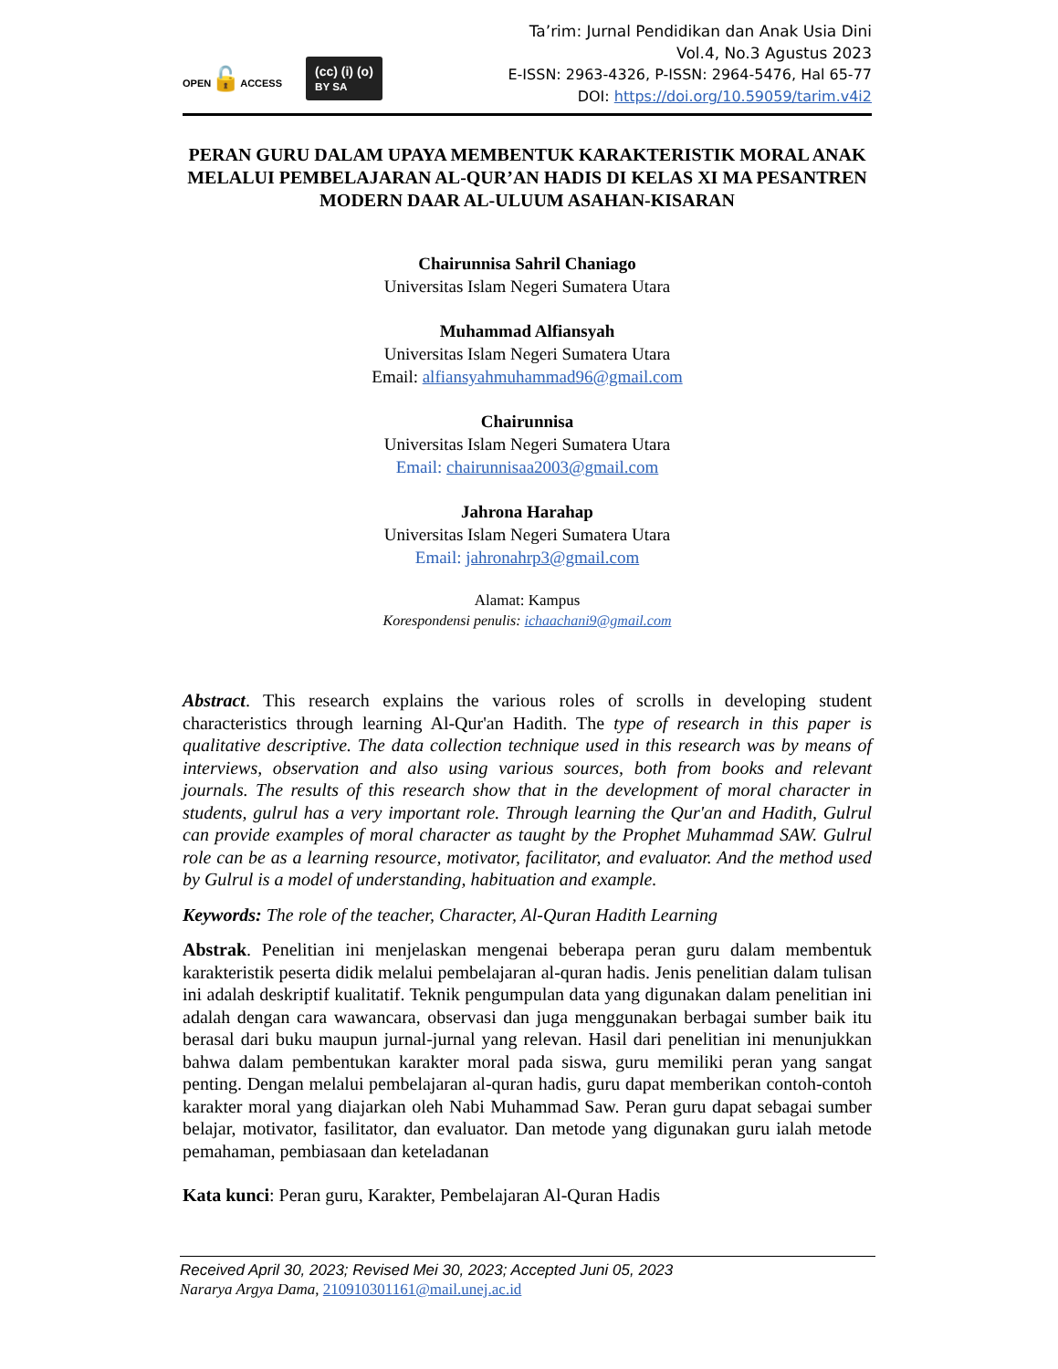OPEN🔓ACCESS
(cc) (i) (o)
BY SA
Ta’rim: Jurnal Pendidikan dan Anak Usia Dini
Vol.4, No.3 Agustus 2023
E-ISSN: 2963-4326, P-ISSN: 2964-5476, Hal 65-77
DOI: https://doi.org/10.59059/tarim.v4i2
PERAN GURU DALAM UPAYA MEMBENTUK KARAKTERISTIK MORAL ANAK MELALUI PEMBELAJARAN AL-QUR’AN HADIS DI KELAS XI MA PESANTREN MODERN DAAR AL-ULUUM ASAHAN-KISARAN
Chairunnisa Sahril Chaniago
Universitas Islam Negeri Sumatera Utara
Muhammad Alfiansyah
Universitas Islam Negeri Sumatera Utara
Email: alfiansyahmuhammad96@gmail.com
Chairunnisa
Universitas Islam Negeri Sumatera Utara
Email: chairunnisaa2003@gmail.com
Jahrona Harahap
Universitas Islam Negeri Sumatera Utara
Email: jahronahrp3@gmail.com
Alamat: Kampus
Korespondensi penulis: ichaachani9@gmail.com
Abstract. This research explains the various roles of scrolls in developing student characteristics through learning Al-Qur'an Hadith. The type of research in this paper is qualitative descriptive. The data collection technique used in this research was by means of interviews, observation and also using various sources, both from books and relevant journals. The results of this research show that in the development of moral character in students, gulrul has a very important role. Through learning the Qur'an and Hadith, Gulrul can provide examples of moral character as taught by the Prophet Muhammad SAW. Gulrul role can be as a learning resource, motivator, facilitator, and evaluator. And the method used by Gulrul is a model of understanding, habituation and example.
Keywords: The role of the teacher, Character, Al-Quran Hadith Learning
Abstrak. Penelitian ini menjelaskan mengenai beberapa peran guru dalam membentuk karakteristik peserta didik melalui pembelajaran al-quran hadis. Jenis penelitian dalam tulisan ini adalah deskriptif kualitatif. Teknik pengumpulan data yang digunakan dalam penelitian ini adalah dengan cara wawancara, observasi dan juga menggunakan berbagai sumber baik itu berasal dari buku maupun jurnal-jurnal yang relevan. Hasil dari penelitian ini menunjukkan bahwa dalam pembentukan karakter moral pada siswa, guru memiliki peran yang sangat penting. Dengan melalui pembelajaran al-quran hadis, guru dapat memberikan contoh-contoh karakter moral yang diajarkan oleh Nabi Muhammad Saw. Peran guru dapat sebagai sumber belajar, motivator, fasilitator, dan evaluator. Dan metode yang digunakan guru ialah metode pemahaman, pembiasaan dan keteladanan
Kata kunci: Peran guru, Karakter, Pembelajaran Al-Quran Hadis
Received April 30, 2023; Revised Mei 30, 2023; Accepted Juni 05, 2023
Nararya Argya Dama, 210910301161@mail.unej.ac.id